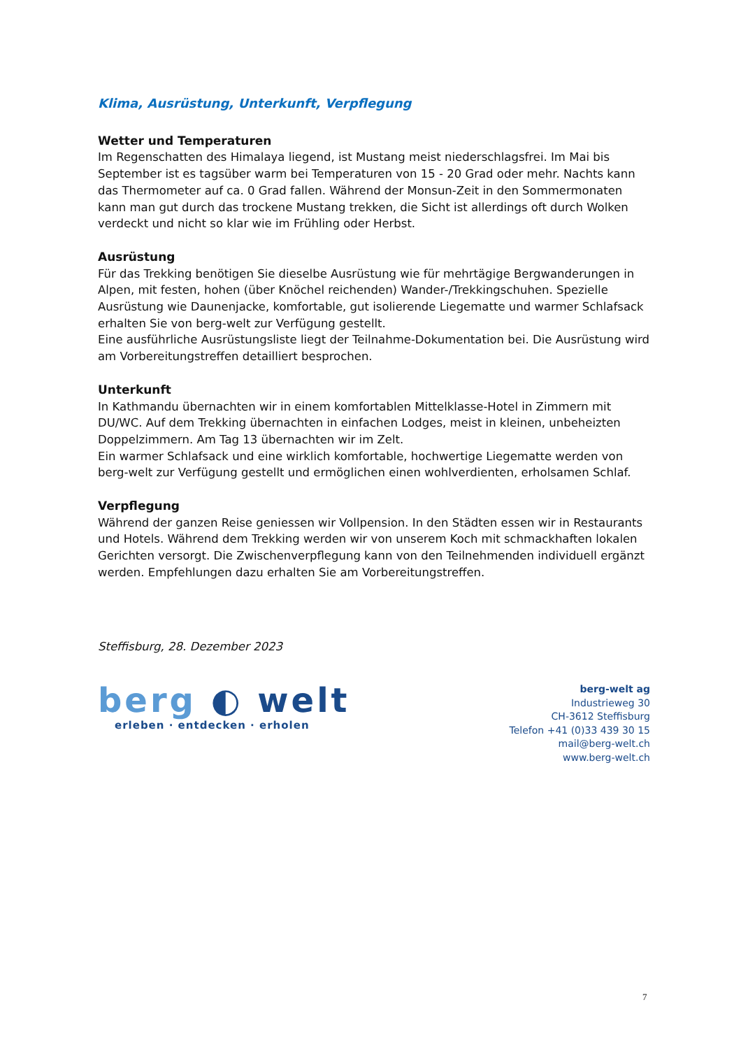Klima, Ausrüstung, Unterkunft, Verpflegung
Wetter und Temperaturen
Im Regenschatten des Himalaya liegend, ist Mustang meist niederschlagsfrei. Im Mai bis September ist es tagsüber warm bei Temperaturen von 15 - 20 Grad oder mehr. Nachts kann das Thermometer auf ca. 0 Grad fallen. Während der Monsun-Zeit in den Sommermonaten kann man gut durch das trockene Mustang trekken, die Sicht ist allerdings oft durch Wolken verdeckt und nicht so klar wie im Frühling oder Herbst.
Ausrüstung
Für das Trekking benötigen Sie dieselbe Ausrüstung wie für mehrtägige Bergwanderungen in Alpen, mit festen, hohen (über Knöchel reichenden) Wander-/Trekkingschuhen. Spezielle Ausrüstung wie Daunenjacke, komfortable, gut isolierende Liegematte und warmer Schlafsack erhalten Sie von berg-welt zur Verfügung gestellt.
Eine ausführliche Ausrüstungsliste liegt der Teilnahme-Dokumentation bei. Die Ausrüstung wird am Vorbereitungstreffen detailliert besprochen.
Unterkunft
In Kathmandu übernachten wir in einem komfortablen Mittelklasse-Hotel in Zimmern mit DU/WC. Auf dem Trekking übernachten in einfachen Lodges, meist in kleinen, unbeheizten Doppelzimmern. Am Tag 13 übernachten wir im Zelt.
Ein warmer Schlafsack und eine wirklich komfortable, hochwertige Liegematte werden von berg-welt zur Verfügung gestellt und ermöglichen einen wohlverdienten, erholsamen Schlaf.
Verpflegung
Während der ganzen Reise geniessen wir Vollpension. In den Städten essen wir in Restaurants und Hotels. Während dem Trekking werden wir von unserem Koch mit schmackhaften lokalen Gerichten versorgt. Die Zwischenverpflegung kann von den Teilnehmenden individuell ergänzt werden. Empfehlungen dazu erhalten Sie am Vorbereitungstreffen.
Steffisburg, 28. Dezember 2023
berg ◐ welt
erleben · entdecken · erholen
berg-welt ag
Industrieweg 30
CH-3612 Steffisburg
Telefon +41 (0)33 439 30 15
mail@berg-welt.ch
www.berg-welt.ch
7